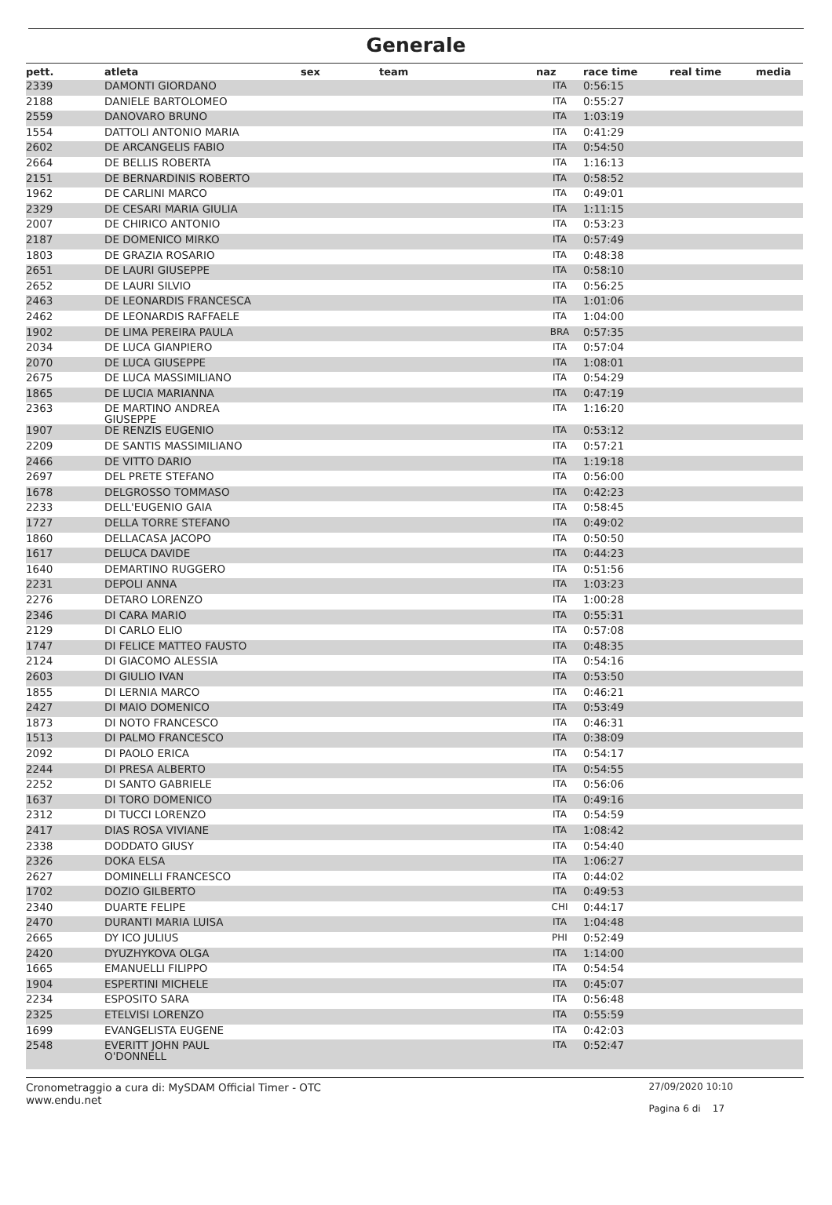Generale
| pett. | atleta | sex | team | naz | race time | real time | media |
| --- | --- | --- | --- | --- | --- | --- | --- |
| 2339 | DAMONTI GIORDANO | | | ITA | 0:56:15 | | |
| 2188 | DANIELE BARTOLOMEO | | | ITA | 0:55:27 | | |
| 2559 | DANOVARO BRUNO | | | ITA | 1:03:19 | | |
| 1554 | DATTOLI ANTONIO MARIA | | | ITA | 0:41:29 | | |
| 2602 | DE ARCANGELIS FABIO | | | ITA | 0:54:50 | | |
| 2664 | DE BELLIS ROBERTA | | | ITA | 1:16:13 | | |
| 2151 | DE BERNARDINIS ROBERTO | | | ITA | 0:58:52 | | |
| 1962 | DE CARLINI MARCO | | | ITA | 0:49:01 | | |
| 2329 | DE CESARI MARIA GIULIA | | | ITA | 1:11:15 | | |
| 2007 | DE CHIRICO ANTONIO | | | ITA | 0:53:23 | | |
| 2187 | DE DOMENICO MIRKO | | | ITA | 0:57:49 | | |
| 1803 | DE GRAZIA ROSARIO | | | ITA | 0:48:38 | | |
| 2651 | DE LAURI GIUSEPPE | | | ITA | 0:58:10 | | |
| 2652 | DE LAURI SILVIO | | | ITA | 0:56:25 | | |
| 2463 | DE LEONARDIS FRANCESCA | | | ITA | 1:01:06 | | |
| 2462 | DE LEONARDIS RAFFAELE | | | ITA | 1:04:00 | | |
| 1902 | DE LIMA PEREIRA PAULA | | | BRA | 0:57:35 | | |
| 2034 | DE LUCA GIANPIERO | | | ITA | 0:57:04 | | |
| 2070 | DE LUCA GIUSEPPE | | | ITA | 1:08:01 | | |
| 2675 | DE LUCA MASSIMILIANO | | | ITA | 0:54:29 | | |
| 1865 | DE LUCIA MARIANNA | | | ITA | 0:47:19 | | |
| 2363 | DE MARTINO ANDREA GIUSEPPE | | | ITA | 1:16:20 | | |
| 1907 | DE RENZIS EUGENIO | | | ITA | 0:53:12 | | |
| 2209 | DE SANTIS MASSIMILIANO | | | ITA | 0:57:21 | | |
| 2466 | DE VITTO DARIO | | | ITA | 1:19:18 | | |
| 2697 | DEL PRETE STEFANO | | | ITA | 0:56:00 | | |
| 1678 | DELGROSSO TOMMASO | | | ITA | 0:42:23 | | |
| 2233 | DELL'EUGENIO GAIA | | | ITA | 0:58:45 | | |
| 1727 | DELLA TORRE STEFANO | | | ITA | 0:49:02 | | |
| 1860 | DELLACASA JACOPO | | | ITA | 0:50:50 | | |
| 1617 | DELUCA DAVIDE | | | ITA | 0:44:23 | | |
| 1640 | DEMARTINO RUGGERO | | | ITA | 0:51:56 | | |
| 2231 | DEPOLI ANNA | | | ITA | 1:03:23 | | |
| 2276 | DETARO LORENZO | | | ITA | 1:00:28 | | |
| 2346 | DI CARA MARIO | | | ITA | 0:55:31 | | |
| 2129 | DI CARLO ELIO | | | ITA | 0:57:08 | | |
| 1747 | DI FELICE MATTEO FAUSTO | | | ITA | 0:48:35 | | |
| 2124 | DI GIACOMO ALESSIA | | | ITA | 0:54:16 | | |
| 2603 | DI GIULIO IVAN | | | ITA | 0:53:50 | | |
| 1855 | DI LERNIA MARCO | | | ITA | 0:46:21 | | |
| 2427 | DI MAIO DOMENICO | | | ITA | 0:53:49 | | |
| 1873 | DI NOTO FRANCESCO | | | ITA | 0:46:31 | | |
| 1513 | DI PALMO FRANCESCO | | | ITA | 0:38:09 | | |
| 2092 | DI PAOLO ERICA | | | ITA | 0:54:17 | | |
| 2244 | DI PRESA ALBERTO | | | ITA | 0:54:55 | | |
| 2252 | DI SANTO GABRIELE | | | ITA | 0:56:06 | | |
| 1637 | DI TORO DOMENICO | | | ITA | 0:49:16 | | |
| 2312 | DI TUCCI LORENZO | | | ITA | 0:54:59 | | |
| 2417 | DIAS ROSA VIVIANE | | | ITA | 1:08:42 | | |
| 2338 | DODDATO GIUSY | | | ITA | 0:54:40 | | |
| 2326 | DOKA ELSA | | | ITA | 1:06:27 | | |
| 2627 | DOMINELLI FRANCESCO | | | ITA | 0:44:02 | | |
| 1702 | DOZIO GILBERTO | | | ITA | 0:49:53 | | |
| 2340 | DUARTE FELIPE | | | CHI | 0:44:17 | | |
| 2470 | DURANTI MARIA LUISA | | | ITA | 1:04:48 | | |
| 2665 | DY ICO JULIUS | | | PHI | 0:52:49 | | |
| 2420 | DYUZHYKOVA OLGA | | | ITA | 1:14:00 | | |
| 1665 | EMANUELLI FILIPPO | | | ITA | 0:54:54 | | |
| 1904 | ESPERTINI MICHELE | | | ITA | 0:45:07 | | |
| 2234 | ESPOSITO SARA | | | ITA | 0:56:48 | | |
| 2325 | ETELVISI LORENZO | | | ITA | 0:55:59 | | |
| 1699 | EVANGELISTA EUGENE | | | ITA | 0:42:03 | | |
| 2548 | EVERITT JOHN PAUL O'DONNELL | | | ITA | 0:52:47 | | |
Cronometraggio a cura di: MySDAM Official Timer - OTC
www.endu.net
27/09/2020 10:10
Pagina 6 di 17